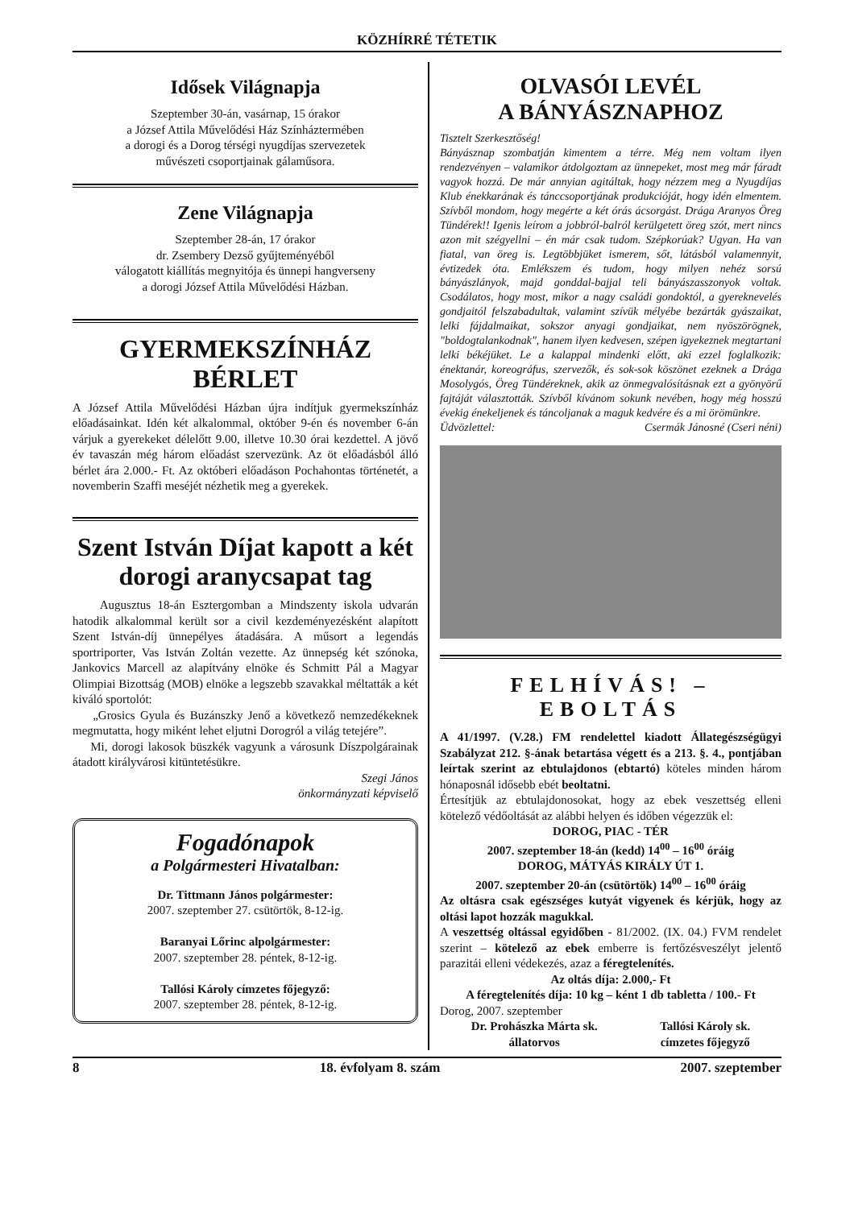KÖZHÍRRÉ TÉTETIK
Idősek Világnapja
Szeptember 30-án, vasárnap, 15 órakor
a József Attila Művelődési Ház Színháztermében
a dorogi és a Dorog térségi nyugdíjas szervezetek
művészeti csoportjainak gálaműsora.
Zene Világnapja
Szeptember 28-án, 17 órakor
dr. Zsembery Dezső gyűjteményéből
válogatott kiállítás megnyitója és ünnepi hangverseny
a dorogi József Attila Művelődési Házban.
GYERMEKSZÍNHÁZ
BÉRLET
A József Attila Művelődési Házban újra indítjuk gyermekszínház előadásainkat. Idén két alkalommal, október 9-én és november 6-án várjuk a gyerekeket délelőtt 9.00, illetve 10.30 órai kezdettel. A jövő év tavaszán még három előadást szervezünk. Az öt előadásból álló bérlet ára 2.000.- Ft. Az októberi előadáson Pochahontas történetét, a novemberin Szaffi meséjét nézhetik meg a gyerekek.
Szent István Díjat kapott a két dorogi aranycsapat tag
Augusztus 18-án Esztergomban a Mindszenty iskola udvarán hatodik alkalommal került sor a civil kezdeményezésként alapított Szent István-díj ünnepélyes átadására. A műsort a legendás sportriporter, Vas István Zoltán vezette. Az ünnepség két szónoka, Jankovics Marcell az alapítvány elnöke és Schmitt Pál a Magyar Olimpiai Bizottság (MOB) elnöke a legszebb szavakkal méltatták a két kiváló sportolót:
„Grosics Gyula és Buzánszky Jenő a következő nemzedékeknek megmutatta, hogy miként lehet eljutni Dorogról a világ tetejére”.
Mi, dorogi lakosok büszkék vagyunk a városunk Díszpolgárainak átadott királyvárosi kitüntetésükre.
Szegi János
önkormányzati képviselő
Fogadónapok
a Polgármesteri Hivatalban:
Dr. Tittmann János polgármester:
2007. szeptember 27. csütörtök, 8-12-ig.
Baranyai Lőrinc alpolgármester:
2007. szeptember 28. péntek, 8-12-ig.
Tallósi Károly címzetes főjegyző:
2007. szeptember 28. péntek, 8-12-ig.
OLVASÓI LEVÉL
A BÁNYÁSZNAPHOZ
Tisztelt Szerkesztőség!
Bányásznap szombatján kimentem a térre. Még nem voltam ilyen rendezvényen – valamikor átdolgoztam az ünnepeket, most meg már fáradt vagyok hozzá. De már annyian agitáltak, hogy nézzem meg a Nyugdíjas Klub énekkarának és tánccsoportjának produkcióját, hogy idén elmentem. Szívből mondom, hogy megérte a két órás ácsorgást. Drága Aranyos Öreg Tündérek!! Igenis leírom a jobbról-balról kerülgetett öreg szót, mert nincs azon mit szégyellni – én már csak tudom. Szépkorúak? Ugyan. Ha van fiatal, van öreg is. Legtöbbjüket ismerem, sőt, látásból valamennyit, évtizedek óta. Emlékszem és tudom, hogy milyen nehéz sorsú bányászlányok, majd gonddal-bajjal teli bányászasszonyok voltak. Csodálatos, hogy most, mikor a nagy családi gondoktól, a gyereknevelés gondjaitól felszabadultak, valamint szívük mélyébe bezárták gyászaikat, lelki fájdalmaikat, sokszor anyagi gondjaikat, nem nyöszörögnek, "boldogtalankodnak", hanem ilyen kedvesen, szépen igyekeznek megtartani lelki békéjüket. Le a kalappal mindenki előtt, aki ezzel foglalkozik: énektanár, koreográfus, szervezők, és sok-sok köszönet ezeknek a Drága Mosolygós, Öreg Tündéreknek, akik az önmegvalósításnak ezt a gyönyörű fajtáját választották. Szívből kívánom sokunk nevében, hogy még hosszú évekig énekeljenek és táncoljanak a maguk kedvére és a mi örömünkre.
Üdvözlettel: Csermák Jánosné (Cseri néni)
FELHÍVÁS! – EBOLTÁS
A 41/1997. (V.28.) FM rendelettel kiadott Állategészségügyi Szabályzat 212. §-ának betartása végett és a 213. §. 4., pontjában leírtak szerint az ebtulajdonos (ebtartó) köteles minden három hónaposnál idősebb ebét beoltatni.
Értesítjük az ebtulajdonosokat, hogy az ebek veszettség elleni kötelező védőoltását az alábbi helyen és időben végezzük el:
DOROG, PIAC - TÉR
2007. szeptember 18-án (kedd) 14<sup>00</sup> – 16<sup>00</sup> óráig
DOROG, MÁTYÁS KIRÁLY ÚT 1.
2007. szeptember 20-án (csütörtök) 14<sup>00</sup> – 16<sup>00</sup> óráig
Az oltásra csak egészséges kutyát vigyenek és kérjük, hogy az oltási lapot hozzák magukkal.
A veszettség oltással egyidőben - 81/2002. (IX. 04.) FVM rendelet szerint – kötelező az ebek emberre is fertőzésveszélyt jelentő parazitái elleni védekezés, azaz a féregtelenítés.
Az oltás díja: 2.000,- Ft
A féregtelenítés díja: 10 kg – ként 1 db tabletta / 100.- Ft
Dorog, 2007. szeptember
Dr. Prohászka Márta sk.
állatorvos Tallósi Károly sk.
címzetes főjegyző
8 18. évfolyam 8. szám 2007. szeptember